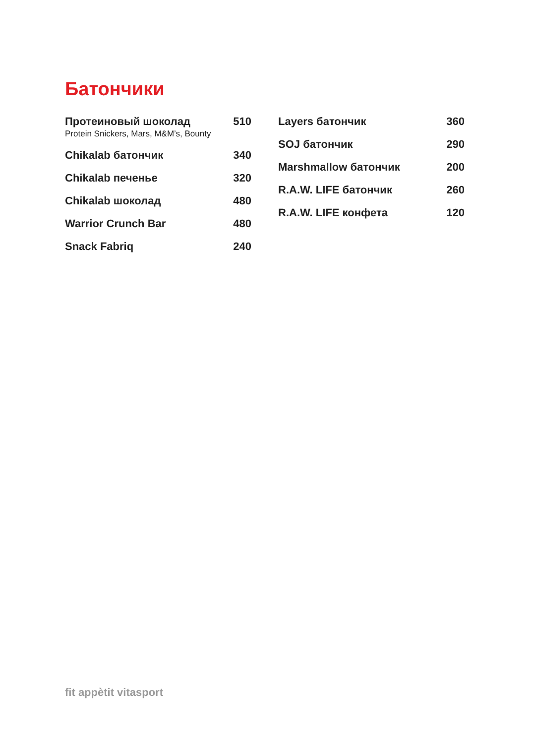Батончики
Протеиновый шоколад 510
Protein Snickers, Mars, M&M’s, Bounty
Chikalab батончик 340
Chikalab печенье 320
Chikalab шоколад 480
Warrior Crunch Bar 480
Snack Fabriq 240
Layers батончик 360
SOJ батончик 290
Marshmallow батончик 200
R.A.W. LIFE батончик 260
R.A.W. LIFE конфета 120
fit appètit vitasport